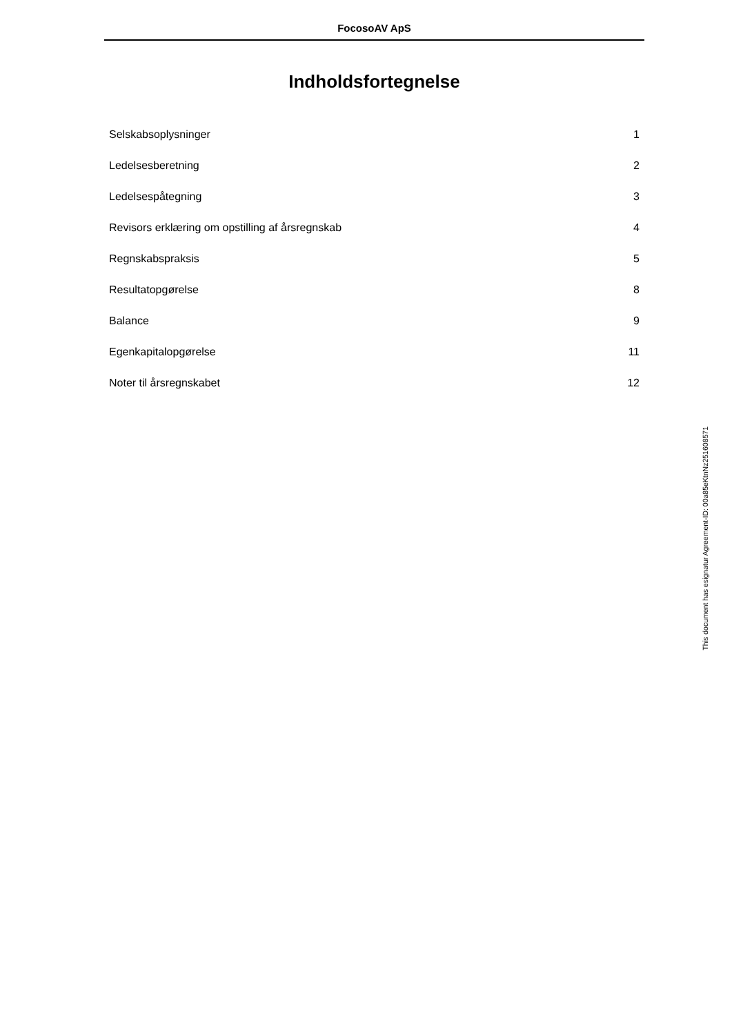FocosoAV ApS
Indholdsfortegnelse
| Selskabsoplysninger | 1 |
| Ledelsesberetning | 2 |
| Ledelsespåtegning | 3 |
| Revisors erklæring om opstilling af årsregnskab | 4 |
| Regnskabspraksis | 5 |
| Resultatopgørelse | 8 |
| Balance | 9 |
| Egenkapitalopgørelse | 11 |
| Noter til årsregnskabet | 12 |
This document has esignatur Agreement-ID: 00a85eKtnNz251608571